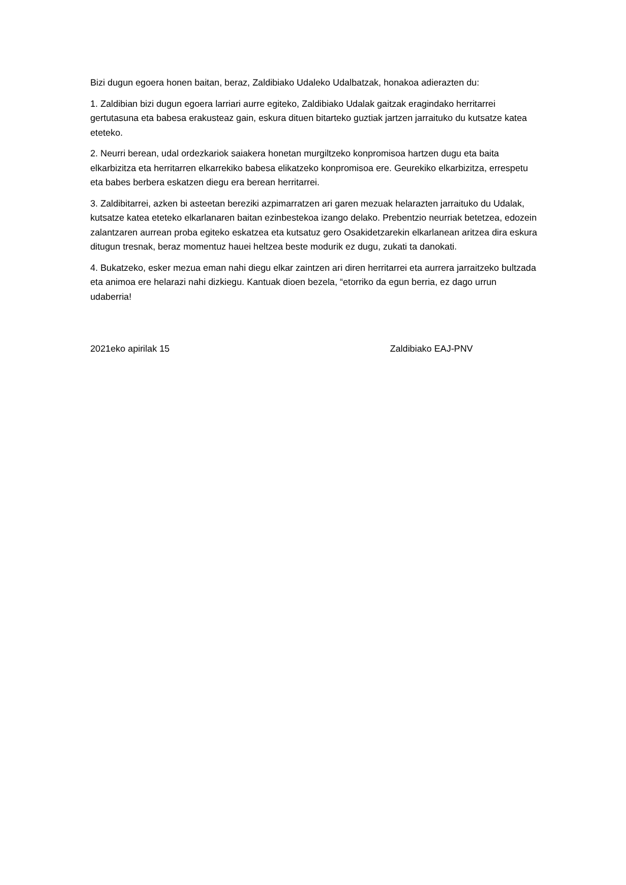Bizi dugun egoera honen baitan, beraz, Zaldibiako Udaleko Udalbatzak, honakoa adierazten du:
1. Zaldibian bizi dugun egoera larriari aurre egiteko, Zaldibiako Udalak gaitzak eragindako herritarrei gertutasuna eta babesa erakusteaz gain, eskura dituen bitarteko guztiak jartzen jarraituko du kutsatze katea eteteko.
2. Neurri berean, udal ordezkariok saiakera honetan murgiltzeko konpromisoa hartzen dugu eta baita elkarbizitza eta herritarren elkarrekiko babesa elikatzeko konpromisoa ere. Geurekiko elkarbizitza, errespetu eta babes berbera eskatzen diegu era berean herritarrei.
3. Zaldibitarrei, azken bi asteetan bereziki azpimarratzen ari garen mezuak helarazten jarraituko du Udalak, kutsatze katea eteteko elkarlanaren baitan ezinbestekoa izango delako. Prebentzio neurriak betetzea, edozein zalantzaren aurrean proba egiteko eskatzea eta kutsatuz gero Osakidetzarekin elkarlanean aritzea dira eskura ditugun tresnak, beraz momentuz hauei heltzea beste modurik ez dugu, zukati ta danokati.
4. Bukatzeko, esker mezua eman nahi diegu elkar zaintzen ari diren herritarrei eta aurrera jarraitzeko bultzada eta animoa ere helarazi nahi dizkiegu. Kantuak dioen bezela, “etorriko da egun berria, ez dago urrun udaberria!
2021eko apirilak 15 Zaldibiako EAJ-PNV